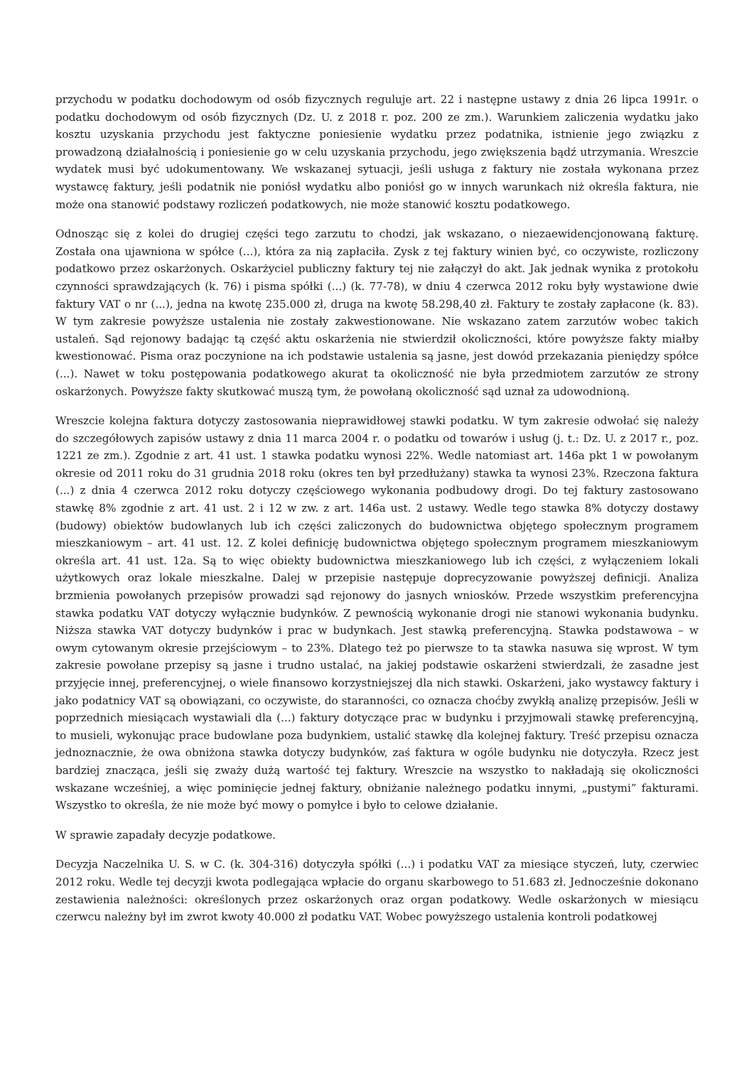przychodu w podatku dochodowym od osób fizycznych reguluje art. 22 i następne ustawy z dnia 26 lipca 1991r. o podatku dochodowym od osób fizycznych (Dz. U. z 2018 r. poz. 200 ze zm.). Warunkiem zaliczenia wydatku jako kosztu uzyskania przychodu jest faktyczne poniesienie wydatku przez podatnika, istnienie jego związku z prowadzoną działalnością i poniesienie go w celu uzyskania przychodu, jego zwiększenia bądź utrzymania. Wreszcie wydatek musi być udokumentowany. We wskazanej sytuacji, jeśli usługa z faktury nie została wykonana przez wystawcę faktury, jeśli podatnik nie poniósł wydatku albo poniósł go w innych warunkach niż określa faktura, nie może ona stanowić podstawy rozliczeń podatkowych, nie może stanowić kosztu podatkowego.
Odnosząc się z kolei do drugiej części tego zarzutu to chodzi, jak wskazano, o niezaewidencjonowaną fakturę. Została ona ujawniona w spółce (...), która za nią zapłaciła. Zysk z tej faktury winien być, co oczywiste, rozliczony podatkowo przez oskarżonych. Oskarżyciel publiczny faktury tej nie załączył do akt. Jak jednak wynika z protokołu czynności sprawdzających (k. 76) i pisma spółki (...) (k. 77-78), w dniu 4 czerwca 2012 roku były wystawione dwie faktury VAT o nr (...), jedna na kwotę 235.000 zł, druga na kwotę 58.298,40 zł. Faktury te zostały zapłacone (k. 83). W tym zakresie powyższe ustalenia nie zostały zakwestionowane. Nie wskazano zatem zarzutów wobec takich ustaleń. Sąd rejonowy badając tą część aktu oskarżenia nie stwierdził okoliczności, które powyższe fakty miałby kwestionować. Pisma oraz poczynione na ich podstawie ustalenia są jasne, jest dowód przekazania pieniędzy spółce (...). Nawet w toku postępowania podatkowego akurat ta okoliczność nie była przedmiotem zarzutów ze strony oskarżonych. Powyższe fakty skutkować muszą tym, że powołaną okoliczność sąd uznał za udowodnioną.
Wreszcie kolejna faktura dotyczy zastosowania nieprawidłowej stawki podatku. W tym zakresie odwołać się należy do szczegółowych zapisów ustawy z dnia 11 marca 2004 r. o podatku od towarów i usług (j. t.: Dz. U. z 2017 r., poz. 1221 ze zm.). Zgodnie z art. 41 ust. 1 stawka podatku wynosi 22%. Wedle natomiast art. 146a pkt 1 w powołanym okresie od 2011 roku do 31 grudnia 2018 roku (okres ten był przedłużany) stawka ta wynosi 23%. Rzeczona faktura (...) z dnia 4 czerwca 2012 roku dotyczy częściowego wykonania podbudowy drogi. Do tej faktury zastosowano stawkę 8% zgodnie z art. 41 ust. 2 i 12 w zw. z art. 146a ust. 2 ustawy. Wedle tego stawka 8% dotyczy dostawy (budowy) obiektów budowlanych lub ich części zaliczonych do budownictwa objętego społecznym programem mieszkaniowym – art. 41 ust. 12. Z kolei definicję budownictwa objętego społecznym programem mieszkaniowym określa art. 41 ust. 12a. Są to więc obiekty budownictwa mieszkaniowego lub ich części, z wyłączeniem lokali użytkowych oraz lokale mieszkalne. Dalej w przepisie następuje doprecyzowanie powyższej definicji. Analiza brzmienia powołanych przepisów prowadzi sąd rejonowy do jasnych wniosków. Przede wszystkim preferencyjna stawka podatku VAT dotyczy wyłącznie budynków. Z pewnością wykonanie drogi nie stanowi wykonania budynku. Niższa stawka VAT dotyczy budynków i prac w budynkach. Jest stawką preferencyjną. Stawka podstawowa – w owym cytowanym okresie przejściowym – to 23%. Dlatego też po pierwsze to ta stawka nasuwa się wprost. W tym zakresie powołane przepisy są jasne i trudno ustalać, na jakiej podstawie oskarżeni stwierdzali, że zasadne jest przyjęcie innej, preferencyjnej, o wiele finansowo korzystniejszej dla nich stawki. Oskarżeni, jako wystawcy faktury i jako podatnicy VAT są obowiązani, co oczywiste, do staranności, co oznacza choćby zwykłą analizę przepisów. Jeśli w poprzednich miesiącach wystawiali dla (...) faktury dotyczące prac w budynku i przyjmowali stawkę preferencyjną, to musieli, wykonując prace budowlane poza budynkiem, ustalić stawkę dla kolejnej faktury. Treść przepisu oznacza jednoznacznie, że owa obniżona stawka dotyczy budynków, zaś faktura w ogóle budynku nie dotyczyła. Rzecz jest bardziej znacząca, jeśli się zważy dużą wartość tej faktury. Wreszcie na wszystko to nakładają się okoliczności wskazane wcześniej, a więc pominięcie jednej faktury, obniżanie należnego podatku innymi, „pustymi” fakturami. Wszystko to określa, że nie może być mowy o pomyłce i było to celowe działanie.
W sprawie zapadały decyzje podatkowe.
Decyzja Naczelnika U. S. w C. (k. 304-316) dotyczyła spółki (...) i podatku VAT za miesiące styczeń, luty, czerwiec 2012 roku. Wedle tej decyzji kwota podlegająca wpłacie do organu skarbowego to 51.683 zł. Jednocześnie dokonano zestawienia należności: określonych przez oskarżonych oraz organ podatkowy. Wedle oskarżonych w miesiącu czerwcu należny był im zwrot kwoty 40.000 zł podatku VAT. Wobec powyższego ustalenia kontroli podatkowej